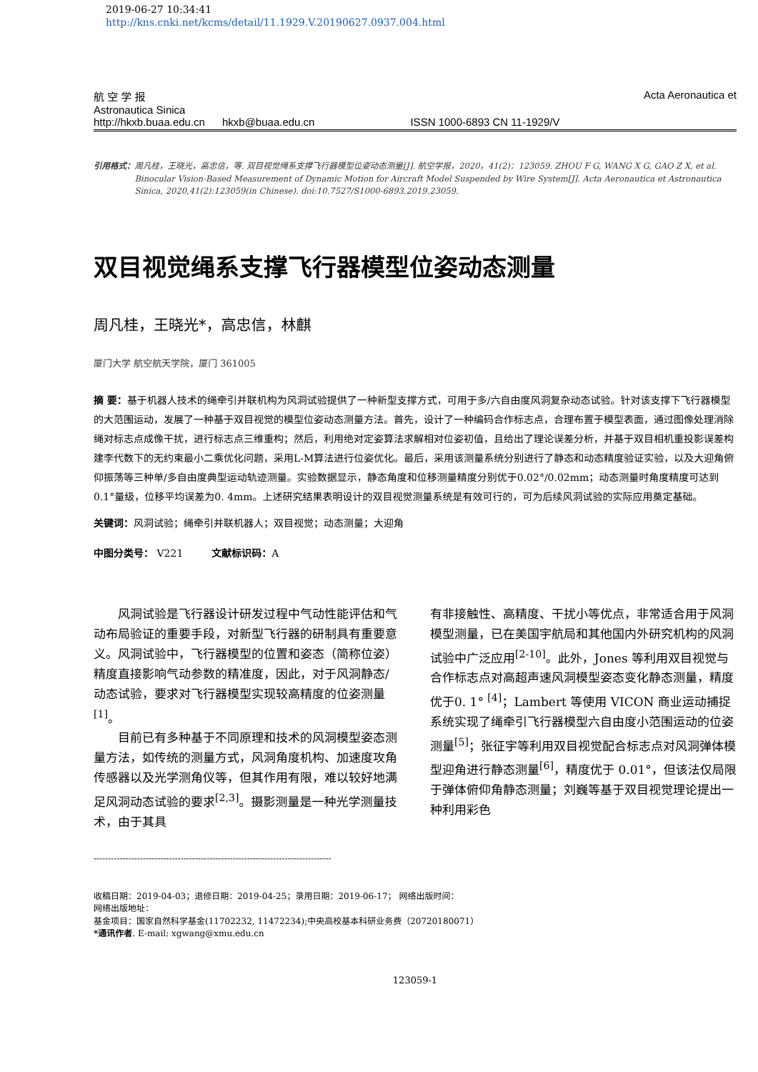2019-06-27 10:34:41
http://kns.cnki.net/kcms/detail/11.1929.V.20190627.0937.004.html
航 空 学 报 Acta Aeronautica et
Astronautica Sinica
http://hkxb.buaa.edu.cn hkxb@buaa.edu.cn ISSN 1000-6893 CN 11-1929/V
引用格式： 周凡桂，王晓光，高忠信，等. 双目视觉绳系支撑飞行器模型位姿动态测量[J]. 航空学报，2020，41(2)：123059. ZHOU F G, WANG X G, GAO Z X, et al. Binocular Vision-Based Measurement of Dynamic Motion for Aircraft Model Suspended by Wire System[J]. Acta Aeronautica et Astronautica Sinica, 2020,41(2):123059(in Chinese). doi:10.7527/S1000-6893.2019.23059.
双目视觉绳系支撑飞行器模型位姿动态测量
周凡桂，王晓光*，高忠信，林麒
厦门大学 航空航天学院，厦门 361005
摘 要：基于机器人技术的绳牵引并联机构为风洞试验提供了一种新型支撑方式，可用于多/六自由度风洞复杂动态试验。针对该支撑下飞行器模型的大范围运动，发展了一种基于双目视觉的模型位姿动态测量方法。首先，设计了一种编码合作标志点，合理布置于模型表面，通过图像处理消除绳对标志点成像干扰，进行标志点三维重构；然后，利用绝对定姿算法求解相对位姿初值，且给出了理论误差分析，并基于双目相机重投影误差构建李代数下的无约束最小二乘优化问题，采用L-M算法进行位姿优化。最后，采用该测量系统分别进行了静态和动态精度验证实验，以及大迎角俯仰振荡等三种单/多自由度典型运动轨迹测量。实验数据显示，静态角度和位移测量精度分别优于0.02°/0.02mm；动态测量时角度精度可达到0.1°量级，位移平均误差为0. 4mm。上述研究结果表明设计的双目视觉测量系统是有效可行的，可为后续风洞试验的实际应用奠定基础。
关键词：风洞试验；绳牵引并联机器人；双目视觉；动态测量；大迎角
中图分类号： V221 文献标识码：A
风洞试验是飞行器设计研发过程中气动性能评估和气动布局验证的重要手段，对新型飞行器的研制具有重要意义。风洞试验中，飞行器模型的位置和姿态（简称位姿）精度直接影响气动参数的精准度，因此，对于风洞静态/动态试验，要求对飞行器模型实现较高精度的位姿测量<sup>[1]</sup>。
目前已有多种基于不同原理和技术的风洞模型姿态测量方法，如传统的测量方式，风洞角度机构、加速度攻角传感器以及光学测角仪等，但其作用有限，难以较好地满足风洞动态试验的要求<sup>[2,3]</sup>。摄影测量是一种光学测量技术，由于其具
有非接触性、高精度、干扰小等优点，非常适合用于风洞模型测量，已在美国宇航局和其他国内外研究机构的风洞试验中广泛应用<sup>[2-10]</sup>。此外，Jones 等利用双目视觉与合作标志点对高超声速风洞模型姿态变化静态测量，精度优于0. 1° <sup>[4]</sup>；Lambert 等使用 VICON 商业运动捕捉系统实现了绳牵引飞行器模型六自由度小范围运动的位姿测量<sup>[5]</sup>；张征宇等利用双目视觉配合标志点对风洞弹体模型迎角进行静态测量<sup>[6]</sup>，精度优于 0.01°，但该法仅局限于弹体俯仰角静态测量；刘巍等基于双目视觉理论提出一种利用彩色
----------------------------------------------------------------------------------
收稿日期：2019-04-03；退修日期：2019-04-25；录用日期：2019-06-17； 网络出版时间：
网络出版地址：
基金项目：国家自然科学基金(11702232, 11472234);中央高校基本科研业务费（20720180071）
*通讯作者. E-mail: xgwang@xmu.edu.cn
123059-1